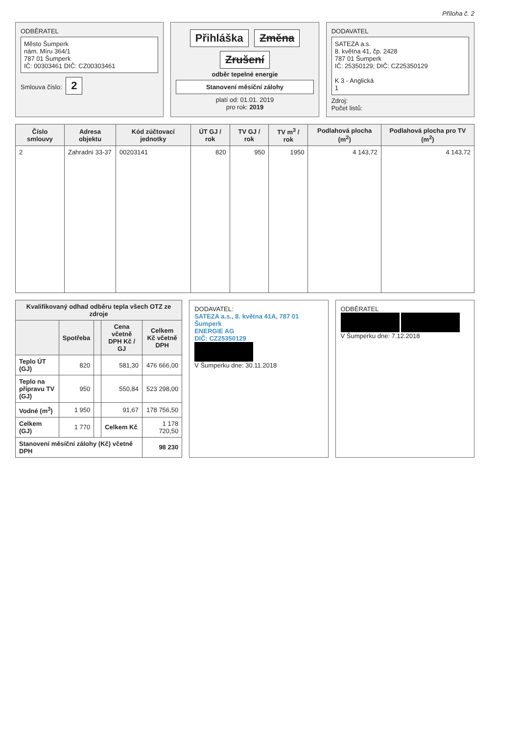Příloha č. 2
ODBĚRATEL
Město Šumperk
nám. Míru 364/1
787 01 Šumperk
IČ: 00303461 DIČ: CZ00303461
Smlouva číslo: 2
Přihláška Změna Zrušení
odběr tepelné energie
Stanovení měsíční zálohy
platí od: 01.01. 2019
pro rok: 2019
DODAVATEL
SATEZA a.s.
8. května 41, čp. 2428
787 01 Šumperk
IČ: 25350129; DIČ: CZ25350129
K 3 - Anglická
1
Zdroj:
Počet listů:
| Číslo smlouvy | Adresa objektu | Kód zúčtovací jednotky | ÚT GJ / rok | TV GJ / rok | TV m<sup>3</sup> / rok | Podlahová plocha (m<sup>2</sup>) | Podlahová plocha pro TV (m<sup>2</sup>) |
| --- | --- | --- | --- | --- | --- | --- | --- |
| 2 | Zahradní 33-37 | 00203141 | 820 | 950 | 1950 | 4 143,72 | 4 143,72 |
| Kvalifikovaný odhad odběru tepla všech OTZ ze zdroje | | | | |
| --- | --- | --- | --- | --- |
| | Spotřeba | | Cena včetně DPH Kč / GJ | Celkem Kč včetně DPH |
| Teplo ÚT (GJ) | 820 | | 581,30 | 476 666,00 |
| Teplo na přípravu TV (GJ) | 950 | | 550,84 | 523 298,00 |
| Vodné (m<sup>3</sup>) | 1 950 | | 91,67 | 178 756,50 |
| Celkem (GJ) | 1 770 | | Celkem Kč | 1 178 720,50 |
| Stanovení měsíční zálohy (Kč) včetně DPH | | | | 98 230 |
DODAVATEL:
SATEZA a.s., 8. května 41A, 787 01 Šumperk
ENERGIE AG
DIČ: CZ25350129
V Šumperku dne: 30.11.2018
ODBĚRATEL
V Šumperku dne: 7.12.2018